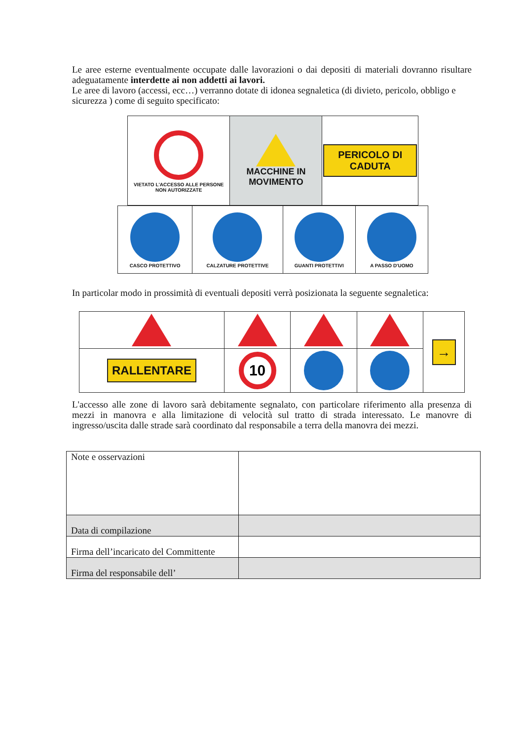Le aree esterne eventualmente occupate dalle lavorazioni o dai depositi di materiali dovranno risultare adeguatamente interdette ai non addetti ai lavori.
Le aree di lavoro (accessi, ecc…) verranno dotate di idonea segnaletica (di divieto, pericolo, obbligo e sicurezza ) come di seguito specificato:
| VIETATO L'ACCESSO ALLE PERSONE NON AUTORIZZATE | MACCHINE IN MOVIMENTO | PERICOLO DI CADUTA |
| CASCO PROTETTIVO | CALZATURE PROTETTIVE | GUANTI PROTETTIVI | A PASSO D'UOMO |
In particolar modo in prossimità di eventuali depositi verrà posizionata la seguente segnaletica:
| | | | | → |
| RALLENTARE | 10 | | | |
L'accesso alle zone di lavoro sarà debitamente segnalato, con particolare riferimento alla presenza di mezzi in manovra e alla limitazione di velocità sul tratto di strada interessato. Le manovre di ingresso/uscita dalle strade sarà coordinato dal responsabile a terra della manovra dei mezzi.
| Note e osservazioni | |
| Data di compilazione | |
| Firma dell’incaricato del Committente | |
| Firma del responsabile dell’ | |